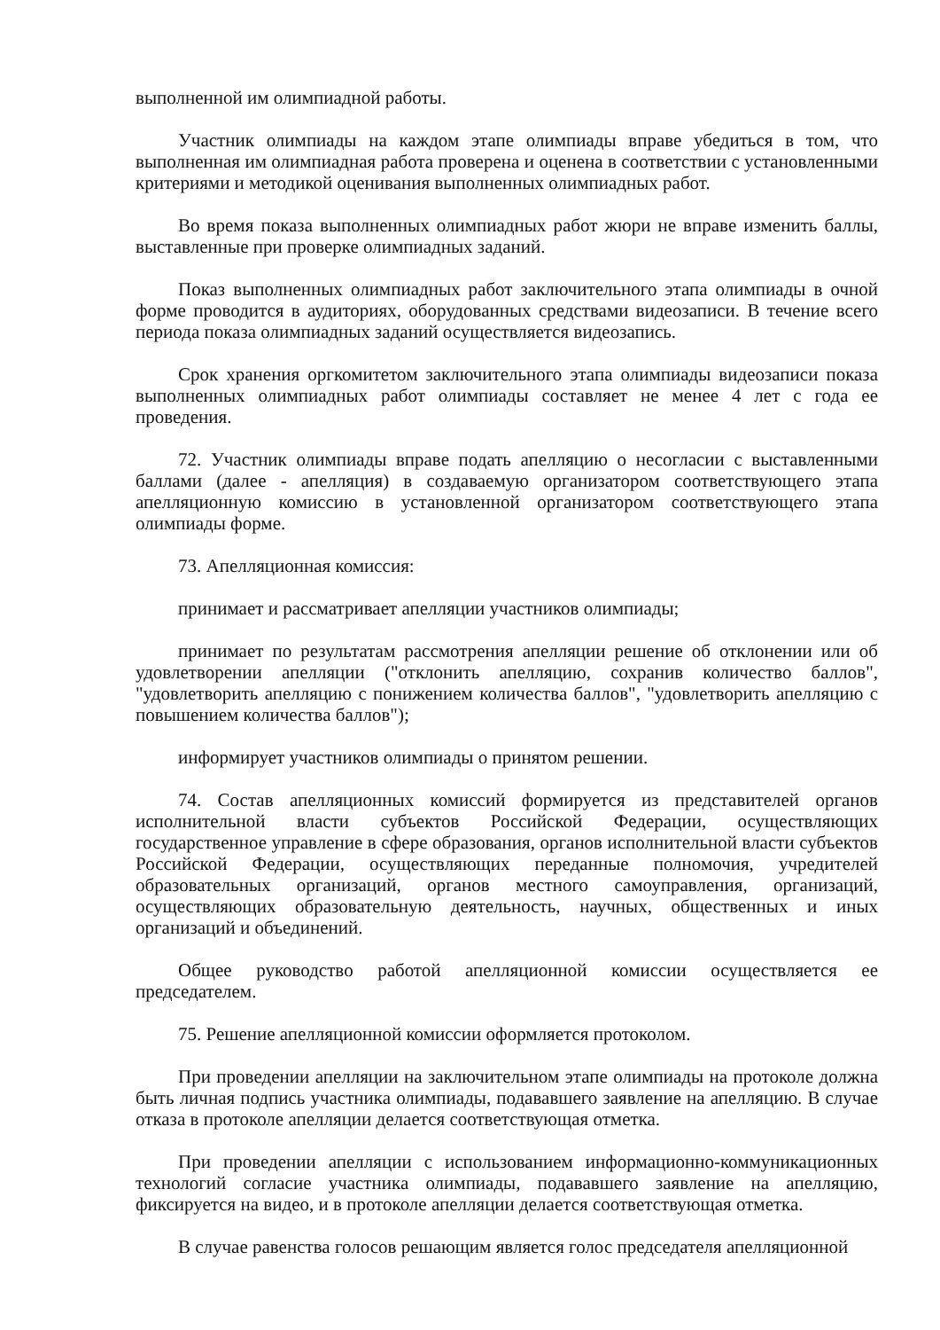выполненной им олимпиадной работы.
Участник олимпиады на каждом этапе олимпиады вправе убедиться в том, что выполненная им олимпиадная работа проверена и оценена в соответствии с установленными критериями и методикой оценивания выполненных олимпиадных работ.
Во время показа выполненных олимпиадных работ жюри не вправе изменить баллы, выставленные при проверке олимпиадных заданий.
Показ выполненных олимпиадных работ заключительного этапа олимпиады в очной форме проводится в аудиториях, оборудованных средствами видеозаписи. В течение всего периода показа олимпиадных заданий осуществляется видеозапись.
Срок хранения оргкомитетом заключительного этапа олимпиады видеозаписи показа выполненных олимпиадных работ олимпиады составляет не менее 4 лет с года ее проведения.
72. Участник олимпиады вправе подать апелляцию о несогласии с выставленными баллами (далее - апелляция) в создаваемую организатором соответствующего этапа апелляционную комиссию в установленной организатором соответствующего этапа олимпиады форме.
73. Апелляционная комиссия:
принимает и рассматривает апелляции участников олимпиады;
принимает по результатам рассмотрения апелляции решение об отклонении или об удовлетворении апелляции ("отклонить апелляцию, сохранив количество баллов", "удовлетворить апелляцию с понижением количества баллов", "удовлетворить апелляцию с повышением количества баллов");
информирует участников олимпиады о принятом решении.
74. Состав апелляционных комиссий формируется из представителей органов исполнительной власти субъектов Российской Федерации, осуществляющих государственное управление в сфере образования, органов исполнительной власти субъектов Российской Федерации, осуществляющих переданные полномочия, учредителей образовательных организаций, органов местного самоуправления, организаций, осуществляющих образовательную деятельность, научных, общественных и иных организаций и объединений.
Общее руководство работой апелляционной комиссии осуществляется ее председателем.
75. Решение апелляционной комиссии оформляется протоколом.
При проведении апелляции на заключительном этапе олимпиады на протоколе должна быть личная подпись участника олимпиады, подававшего заявление на апелляцию. В случае отказа в протоколе апелляции делается соответствующая отметка.
При проведении апелляции с использованием информационно-коммуникационных технологий согласие участника олимпиады, подававшего заявление на апелляцию, фиксируется на видео, и в протоколе апелляции делается соответствующая отметка.
В случае равенства голосов решающим является голос председателя апелляционной